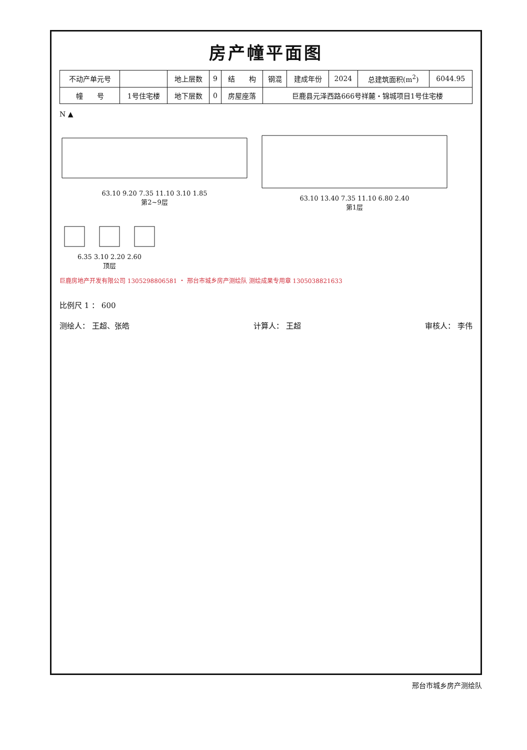房产幢平面图
| 不动产单元号 | | 地上层数 | 9 | 结 构 | 钢混 | 建成年份 | 2024 | 总建筑面积(m<sup>2</sup>) | 6044.95 |
| 幢 号 | 1号住宅楼 | 地下层数 | 0 | 房屋座落 | 巨鹿县元泽西路666号祥麓・锦城项目1号住宅楼 | | | | |
N ▲
63.10 9.20 7.35 11.10 3.10 1.85
第2~9层
63.10 13.40 7.35 11.10 6.80 2.40
第1层
6.35 3.10 2.20 2.60
顶层
巨鹿房地产开发有限公司 1305298806581 ・ 邢台市城乡房产测绘队 测绘成果专用章 1305038821633
比例尺 1 ： 600
测绘人： 王超、张皓 计算人： 王超 审核人： 李伟
邢台市城乡房产测绘队